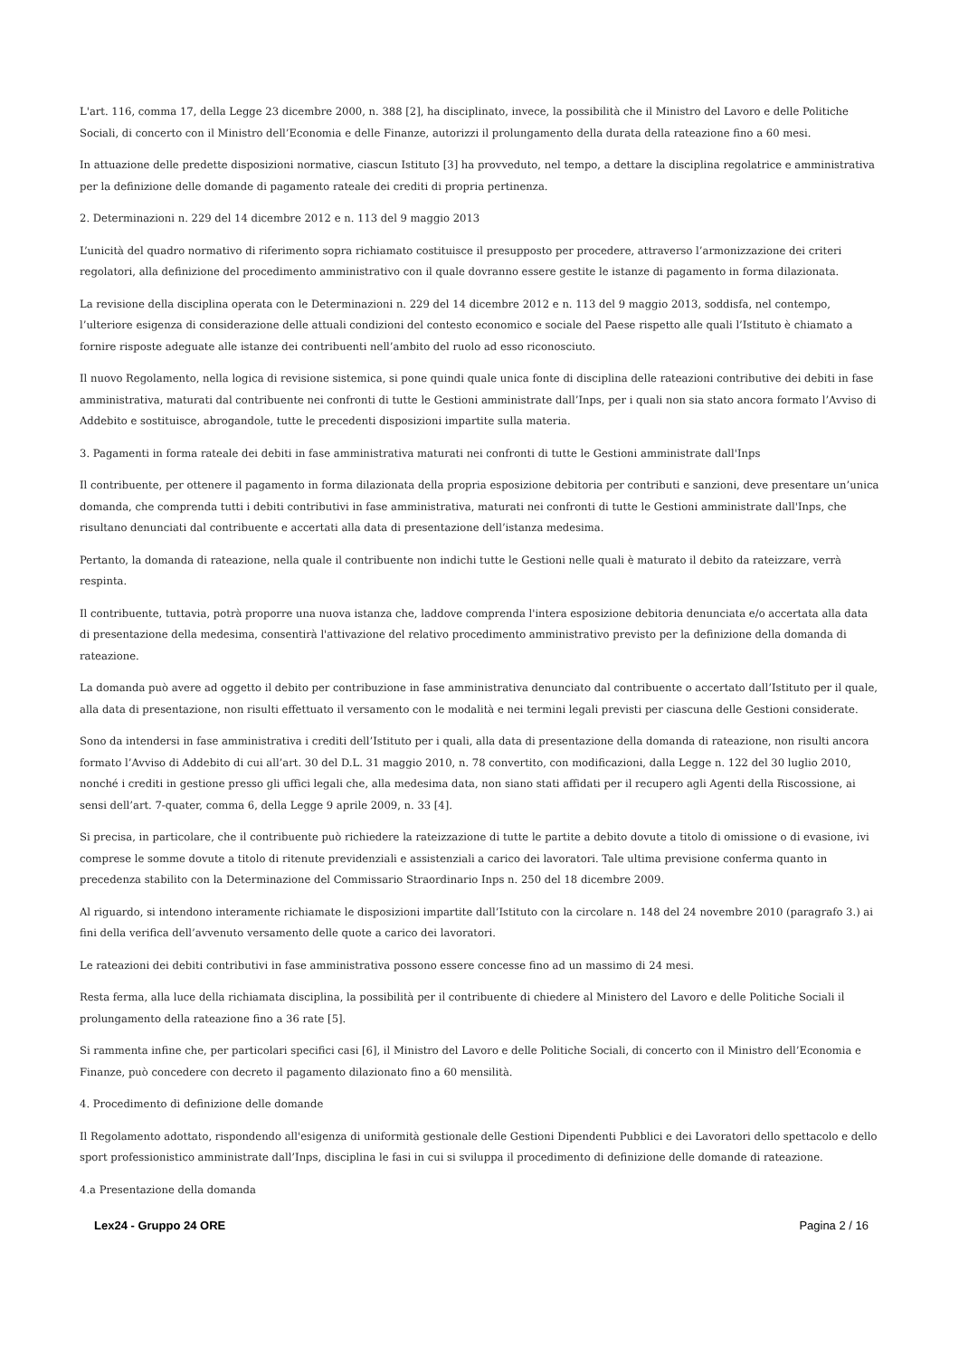L'art. 116, comma 17, della Legge 23 dicembre 2000, n. 388 [2], ha disciplinato, invece, la possibilità che il Ministro del Lavoro e delle Politiche Sociali, di concerto con il Ministro dell’Economia e delle Finanze, autorizzi il prolungamento della durata della rateazione fino a 60 mesi.
In attuazione delle predette disposizioni normative, ciascun Istituto [3] ha provveduto, nel tempo, a dettare la disciplina regolatrice e amministrativa per la definizione delle domande di pagamento rateale dei crediti di propria pertinenza.
2. Determinazioni n. 229 del 14 dicembre 2012 e n. 113 del 9 maggio 2013
L’unicità del quadro normativo di riferimento sopra richiamato costituisce il presupposto per procedere, attraverso l’armonizzazione dei criteri regolatori, alla definizione del procedimento amministrativo con il quale dovranno essere gestite le istanze di pagamento in forma dilazionata.
La revisione della disciplina operata con le Determinazioni n. 229 del 14 dicembre 2012 e n. 113 del 9 maggio 2013, soddisfa, nel contempo, l’ulteriore esigenza di considerazione delle attuali condizioni del contesto economico e sociale del Paese rispetto alle quali l’Istituto è chiamato a fornire risposte adeguate alle istanze dei contribuenti nell’ambito del ruolo ad esso riconosciuto.
Il nuovo Regolamento, nella logica di revisione sistemica, si pone quindi quale unica fonte di disciplina delle rateazioni contributive dei debiti in fase amministrativa, maturati dal contribuente nei confronti di tutte le Gestioni amministrate dall’Inps, per i quali non sia stato ancora formato l’Avviso di Addebito e sostituisce, abrogandole, tutte le precedenti disposizioni impartite sulla materia.
3. Pagamenti in forma rateale dei debiti in fase amministrativa maturati nei confronti di tutte le Gestioni amministrate dall'Inps
Il contribuente, per ottenere il pagamento in forma dilazionata della propria esposizione debitoria per contributi e sanzioni, deve presentare un’unica domanda, che comprenda tutti i debiti contributivi in fase amministrativa, maturati nei confronti di tutte le Gestioni amministrate dall'Inps, che risultano denunciati dal contribuente e accertati alla data di presentazione dell’istanza medesima.
Pertanto, la domanda di rateazione, nella quale il contribuente non indichi tutte le Gestioni nelle quali è maturato il debito da rateizzare, verrà respinta.
Il contribuente, tuttavia, potrà proporre una nuova istanza che, laddove comprenda l'intera esposizione debitoria denunciata e/o accertata alla data di presentazione della medesima, consentirà l'attivazione del relativo procedimento amministrativo previsto per la definizione della domanda di rateazione.
La domanda può avere ad oggetto il debito per contribuzione in fase amministrativa denunciato dal contribuente o accertato dall’Istituto per il quale, alla data di presentazione, non risulti effettuato il versamento con le modalità e nei termini legali previsti per ciascuna delle Gestioni considerate.
Sono da intendersi in fase amministrativa i crediti dell’Istituto per i quali, alla data di presentazione della domanda di rateazione, non risulti ancora formato l’Avviso di Addebito di cui all’art. 30 del D.L. 31 maggio 2010, n. 78 convertito, con modificazioni, dalla Legge n. 122 del 30 luglio 2010, nonché i crediti in gestione presso gli uffici legali che, alla medesima data, non siano stati affidati per il recupero agli Agenti della Riscossione, ai sensi dell’art. 7-quater, comma 6, della Legge 9 aprile 2009, n. 33 [4].
Si precisa, in particolare, che il contribuente può richiedere la rateizzazione di tutte le partite a debito dovute a titolo di omissione o di evasione, ivi comprese le somme dovute a titolo di ritenute previdenziali e assistenziali a carico dei lavoratori. Tale ultima previsione conferma quanto in precedenza stabilito con la Determinazione del Commissario Straordinario Inps n. 250 del 18 dicembre 2009.
Al riguardo, si intendono interamente richiamate le disposizioni impartite dall’Istituto con la circolare n. 148 del 24 novembre 2010 (paragrafo 3.) ai fini della verifica dell’avvenuto versamento delle quote a carico dei lavoratori.
Le rateazioni dei debiti contributivi in fase amministrativa possono essere concesse fino ad un massimo di 24 mesi.
Resta ferma, alla luce della richiamata disciplina, la possibilità per il contribuente di chiedere al Ministero del Lavoro e delle Politiche Sociali il prolungamento della rateazione fino a 36 rate [5].
Si rammenta infine che, per particolari specifici casi [6], il Ministro del Lavoro e delle Politiche Sociali, di concerto con il Ministro dell’Economia e Finanze, può concedere con decreto il pagamento dilazionato fino a 60 mensilità.
4. Procedimento di definizione delle domande
Il Regolamento adottato, rispondendo all'esigenza di uniformità gestionale delle Gestioni Dipendenti Pubblici e dei Lavoratori dello spettacolo e dello sport professionistico amministrate dall’Inps, disciplina le fasi in cui si sviluppa il procedimento di definizione delle domande di rateazione.
4.a Presentazione della domanda
Lex24 - Gruppo 24 ORE Pagina 2 / 16